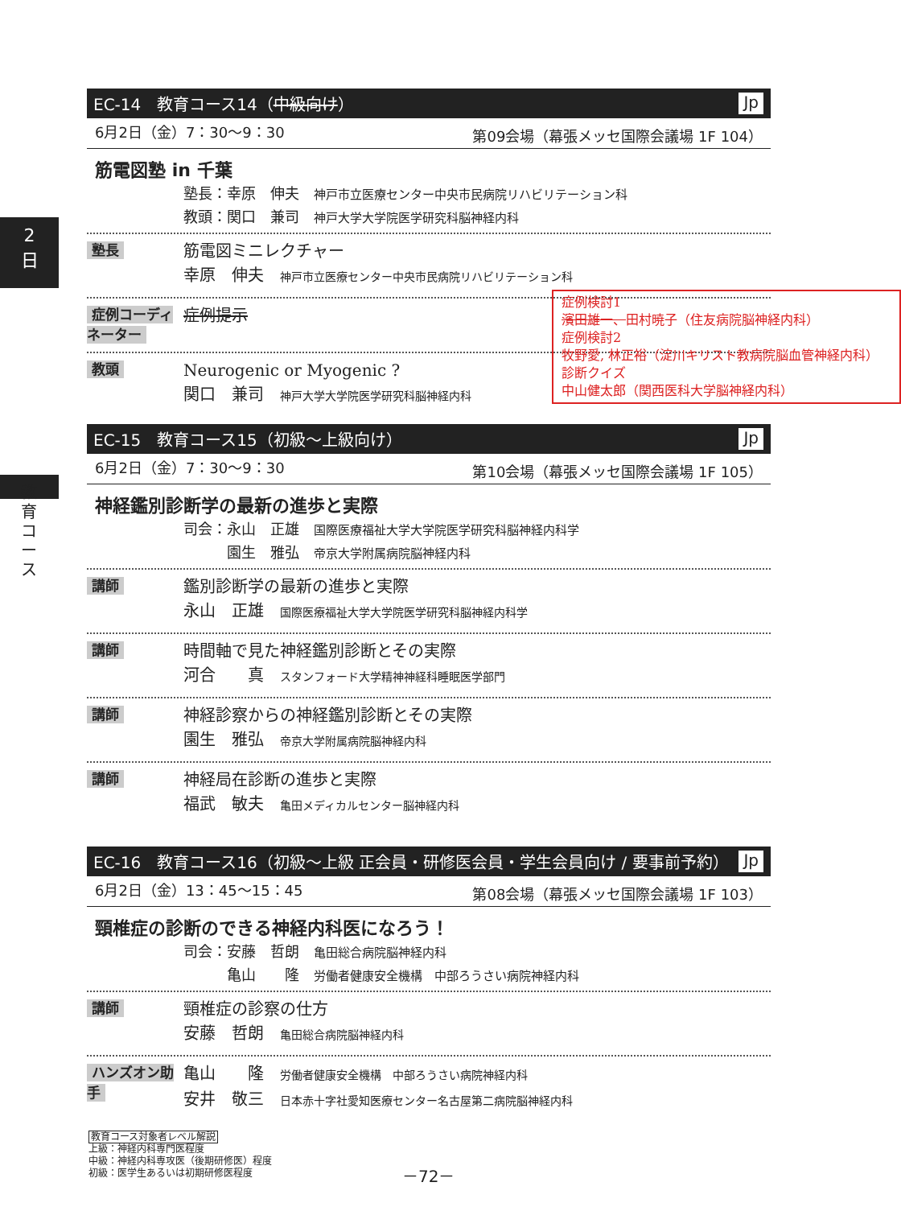2
日
教育コース
EC-14　教育コース14（中級向け） Jp
6月2日（金）7：30～9：30 第09会場（幕張メッセ国際会議場 1F 104）
筋電図塾 in 千葉
塾長：幸原　伸夫　神戸市立医療センター中央市民病院リハビリテーション科
教頭：関口　兼司　神戸大学大学院医学研究科脳神経内科
塾長
筋電図ミニレクチャー
幸原　伸夫　神戸市立医療センター中央市民病院リハビリテーション科
症例コーディネーター
症例提示
教頭
Neurogenic or Myogenic ?
関口　兼司　神戸大学大学院医学研究科脳神経内科
EC-15　教育コース15（初級～上級向け） Jp
6月2日（金）7：30～9：30 第10会場（幕張メッセ国際会議場 1F 105）
神経鑑別診断学の最新の進歩と実際
司会：永山　正雄　国際医療福祉大学大学院医学研究科脳神経内科学
　　　園生　雅弘　帝京大学附属病院脳神経内科
講師
鑑別診断学の最新の進歩と実際
永山　正雄　国際医療福祉大学大学院医学研究科脳神経内科学
講師
時間軸で見た神経鑑別診断とその実際
河合　　真　スタンフォード大学精神神経科睡眠医学部門
講師
神経診察からの神経鑑別診断とその実際
園生　雅弘　帝京大学附属病院脳神経内科
講師
神経局在診断の進歩と実際
福武　敏夫　亀田メディカルセンター脳神経内科
EC-16　教育コース16（初級～上級 正会員・研修医会員・学生会員向け / 要事前予約） Jp
6月2日（金）13：45～15：45 第08会場（幕張メッセ国際会議場 1F 103）
頸椎症の診断のできる神経内科医になろう！
司会：安藤　哲朗　亀田総合病院脳神経内科
　　　亀山　　隆　労働者健康安全機構　中部ろうさい病院神経内科
講師
頸椎症の診察の仕方
安藤　哲朗　亀田総合病院脳神経内科
ハンズオン助手
亀山　　隆　労働者健康安全機構　中部ろうさい病院神経内科
安井　敬三　日本赤十字社愛知医療センター名古屋第二病院脳神経内科
症例検討1
濱田雄一、田村暁子（住友病院脳神経内科）
症例検討2
牧野愛, 林正裕（淀川キリスト教病院脳血管神経内科）
診断クイズ
中山健太郎（関西医科大学脳神経内科）
教育コース対象者レベル解説
上級：神経内科専門医程度
中級：神経内科専攻医（後期研修医）程度
初級：医学生あるいは初期研修医程度
－72－